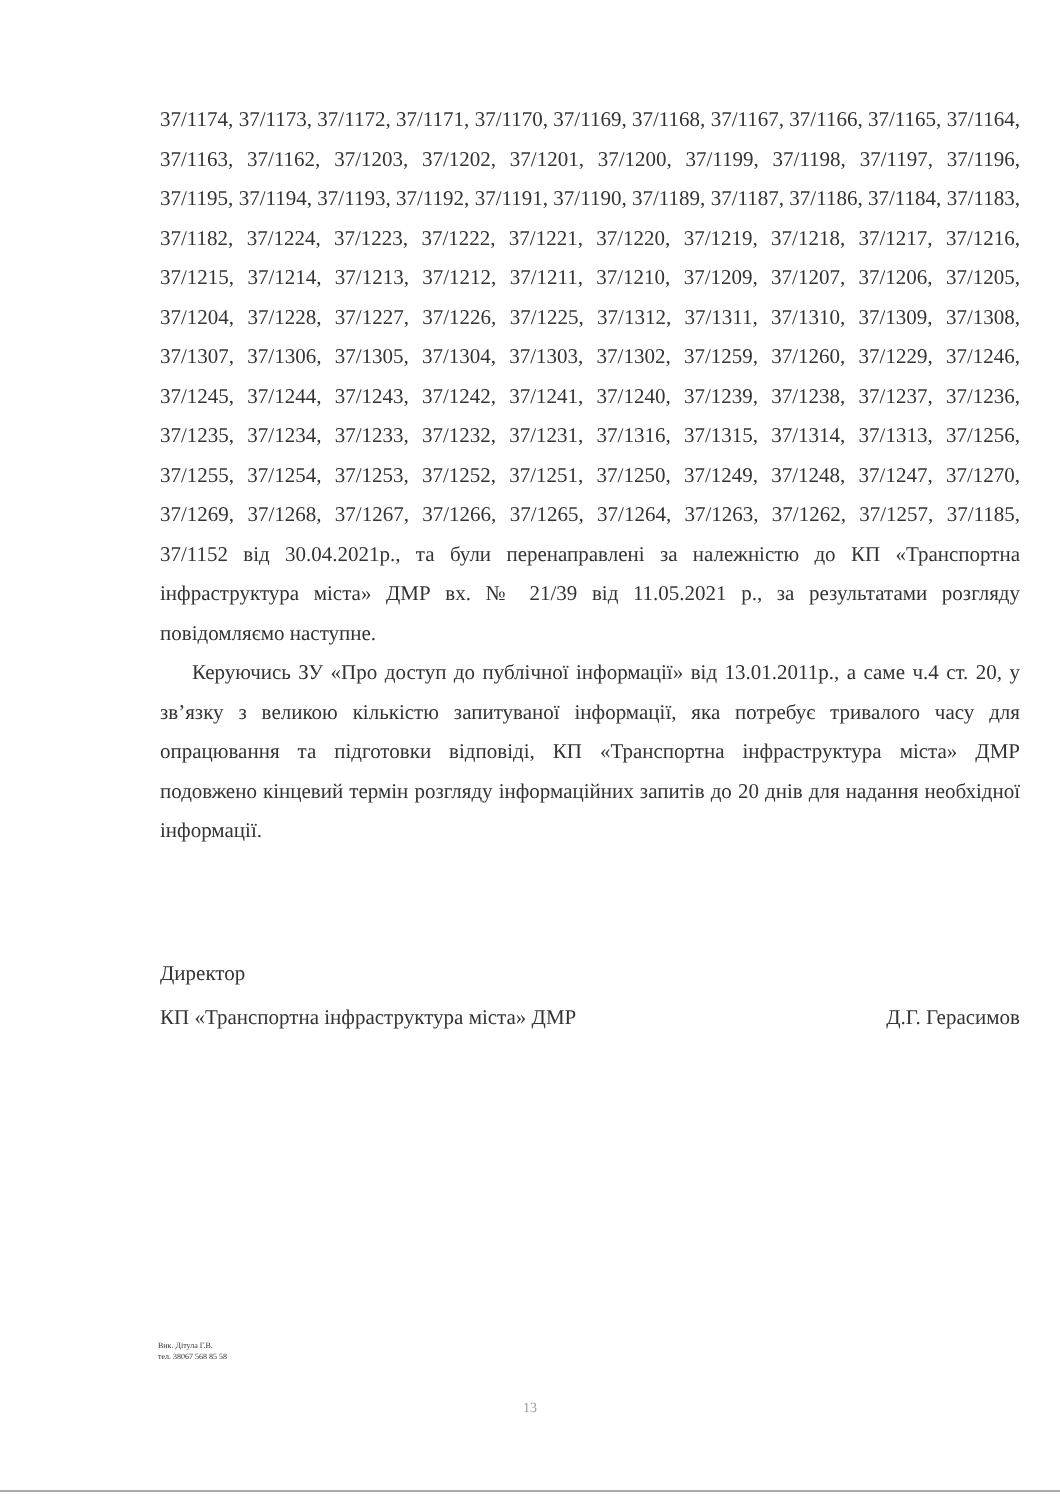37/1174, 37/1173, 37/1172, 37/1171, 37/1170, 37/1169, 37/1168, 37/1167, 37/1166, 37/1165, 37/1164, 37/1163, 37/1162, 37/1203, 37/1202, 37/1201, 37/1200, 37/1199, 37/1198, 37/1197, 37/1196, 37/1195, 37/1194, 37/1193, 37/1192, 37/1191, 37/1190, 37/1189, 37/1187, 37/1186, 37/1184, 37/1183, 37/1182, 37/1224, 37/1223, 37/1222, 37/1221, 37/1220, 37/1219, 37/1218, 37/1217, 37/1216, 37/1215, 37/1214, 37/1213, 37/1212, 37/1211, 37/1210, 37/1209, 37/1207, 37/1206, 37/1205, 37/1204, 37/1228, 37/1227, 37/1226, 37/1225, 37/1312, 37/1311, 37/1310, 37/1309, 37/1308, 37/1307, 37/1306, 37/1305, 37/1304, 37/1303, 37/1302, 37/1259, 37/1260, 37/1229, 37/1246, 37/1245, 37/1244, 37/1243, 37/1242, 37/1241, 37/1240, 37/1239, 37/1238, 37/1237, 37/1236, 37/1235, 37/1234, 37/1233, 37/1232, 37/1231, 37/1316, 37/1315, 37/1314, 37/1313, 37/1256, 37/1255, 37/1254, 37/1253, 37/1252, 37/1251, 37/1250, 37/1249, 37/1248, 37/1247, 37/1270, 37/1269, 37/1268, 37/1267, 37/1266, 37/1265, 37/1264, 37/1263, 37/1262, 37/1257, 37/1185, 37/1152 від 30.04.2021р., та були перенаправлені за належністю до КП «Транспортна інфраструктура міста» ДМР вх. № 21/39 від 11.05.2021 р., за результатами розгляду повідомляємо наступне.
Керуючись ЗУ «Про доступ до публічної інформації» від 13.01.2011р., а саме ч.4 ст. 20, у зв’язку з великою кількістю запитуваної інформації, яка потребує тривалого часу для опрацювання та підготовки відповіді, КП «Транспортна інфраструктура міста» ДМР подовжено кінцевий термін розгляду інформаційних запитів до 20 днів для надання необхідної інформації.
Директор
КП «Транспортна інфраструктура міста» ДМР Д.Г. Герасимов
Вик. Дітула Г.В.
тел. 38067 568 85 58
13